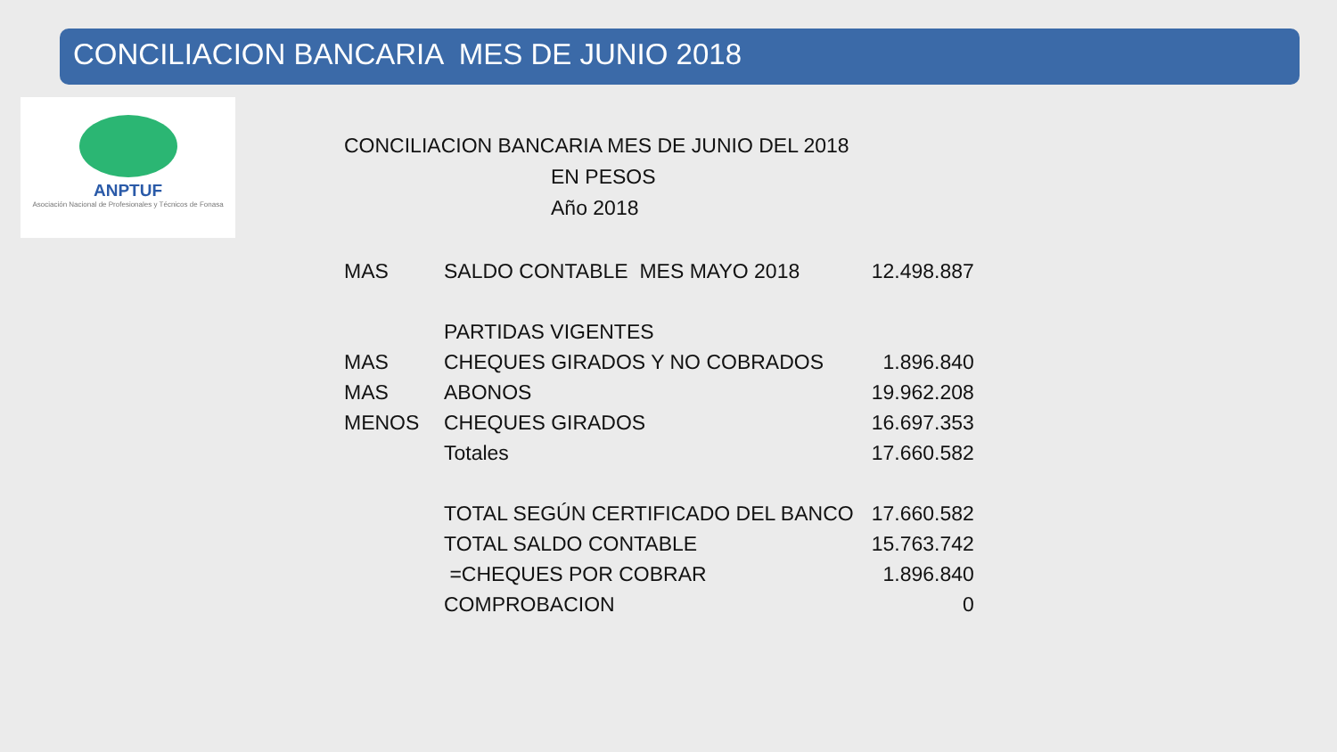CONCILIACION BANCARIA MES DE JUNIO 2018
ANPTUF
Asociación Nacional de Profesionales y Técnicos de Fonasa
CONCILIACION BANCARIA MES DE JUNIO DEL 2018
EN PESOS
Año 2018
| MAS | SALDO CONTABLE MES MAYO 2018 | 12.498.887 |
| | PARTIDAS VIGENTES | |
| MAS | CHEQUES GIRADOS Y NO COBRADOS | 1.896.840 |
| MAS | ABONOS | 19.962.208 |
| MENOS | CHEQUES GIRADOS | 16.697.353 |
| | Totales | 17.660.582 |
| | TOTAL SEGÚN CERTIFICADO DEL BANCO | 17.660.582 |
| | TOTAL SALDO CONTABLE | 15.763.742 |
| | =CHEQUES POR COBRAR | 1.896.840 |
| | COMPROBACION | 0 |